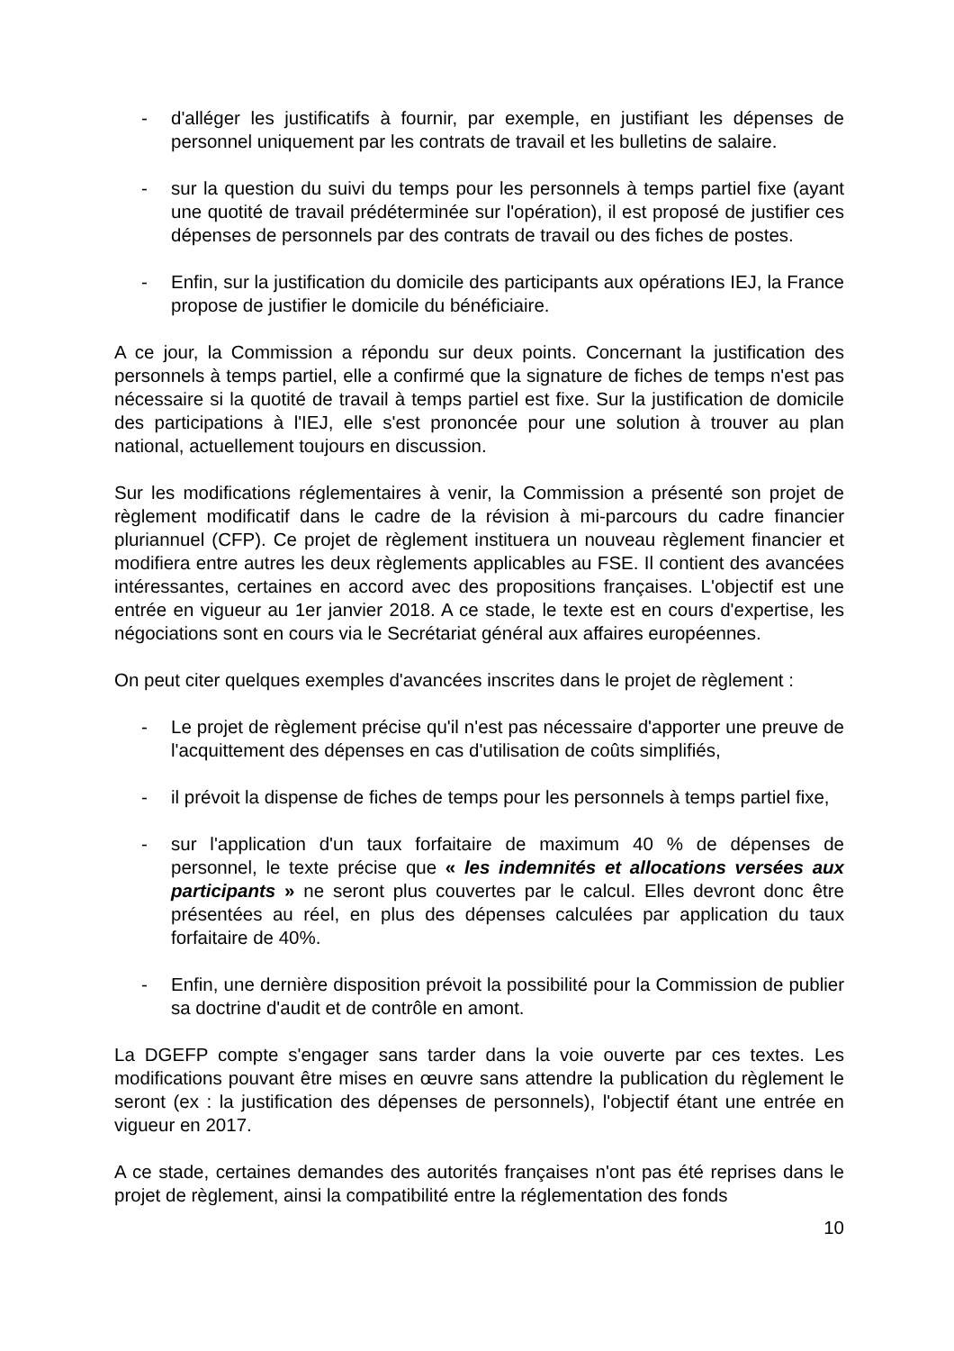- d'alléger les justificatifs à fournir, par exemple, en justifiant les dépenses de personnel uniquement par les contrats de travail et les bulletins de salaire.
- sur la question du suivi du temps pour les personnels à temps partiel fixe (ayant une quotité de travail prédéterminée sur l'opération), il est proposé de justifier ces dépenses de personnels par des contrats de travail ou des fiches de postes.
- Enfin, sur la justification du domicile des participants aux opérations IEJ, la France propose de justifier le domicile du bénéficiaire.
A ce jour, la Commission a répondu sur deux points. Concernant la justification des personnels à temps partiel, elle a confirmé que la signature de fiches de temps n'est pas nécessaire si la quotité de travail à temps partiel est fixe. Sur la justification de domicile des participations à l'IEJ, elle s'est prononcée pour une solution à trouver au plan national, actuellement toujours en discussion.
Sur les modifications réglementaires à venir, la Commission a présenté son projet de règlement modificatif dans le cadre de la révision à mi-parcours du cadre financier pluriannuel (CFP). Ce projet de règlement instituera un nouveau règlement financier et modifiera entre autres les deux règlements applicables au FSE. Il contient des avancées intéressantes, certaines en accord avec des propositions françaises. L'objectif est une entrée en vigueur au 1er janvier 2018. A ce stade, le texte est en cours d'expertise, les négociations sont en cours via le Secrétariat général aux affaires européennes.
On peut citer quelques exemples d'avancées inscrites dans le projet de règlement :
- Le projet de règlement précise qu'il n'est pas nécessaire d'apporter une preuve de l'acquittement des dépenses en cas d'utilisation de coûts simplifiés,
- il prévoit la dispense de fiches de temps pour les personnels à temps partiel fixe,
- sur l'application d'un taux forfaitaire de maximum 40 % de dépenses de personnel, le texte précise que « les indemnités et allocations versées aux participants » ne seront plus couvertes par le calcul. Elles devront donc être présentées au réel, en plus des dépenses calculées par application du taux forfaitaire de 40%.
- Enfin, une dernière disposition prévoit la possibilité pour la Commission de publier sa doctrine d'audit et de contrôle en amont.
La DGEFP compte s'engager sans tarder dans la voie ouverte par ces textes. Les modifications pouvant être mises en œuvre sans attendre la publication du règlement le seront (ex : la justification des dépenses de personnels), l'objectif étant une entrée en vigueur en 2017.
A ce stade, certaines demandes des autorités françaises n'ont pas été reprises dans le projet de règlement, ainsi la compatibilité entre la réglementation des fonds
10